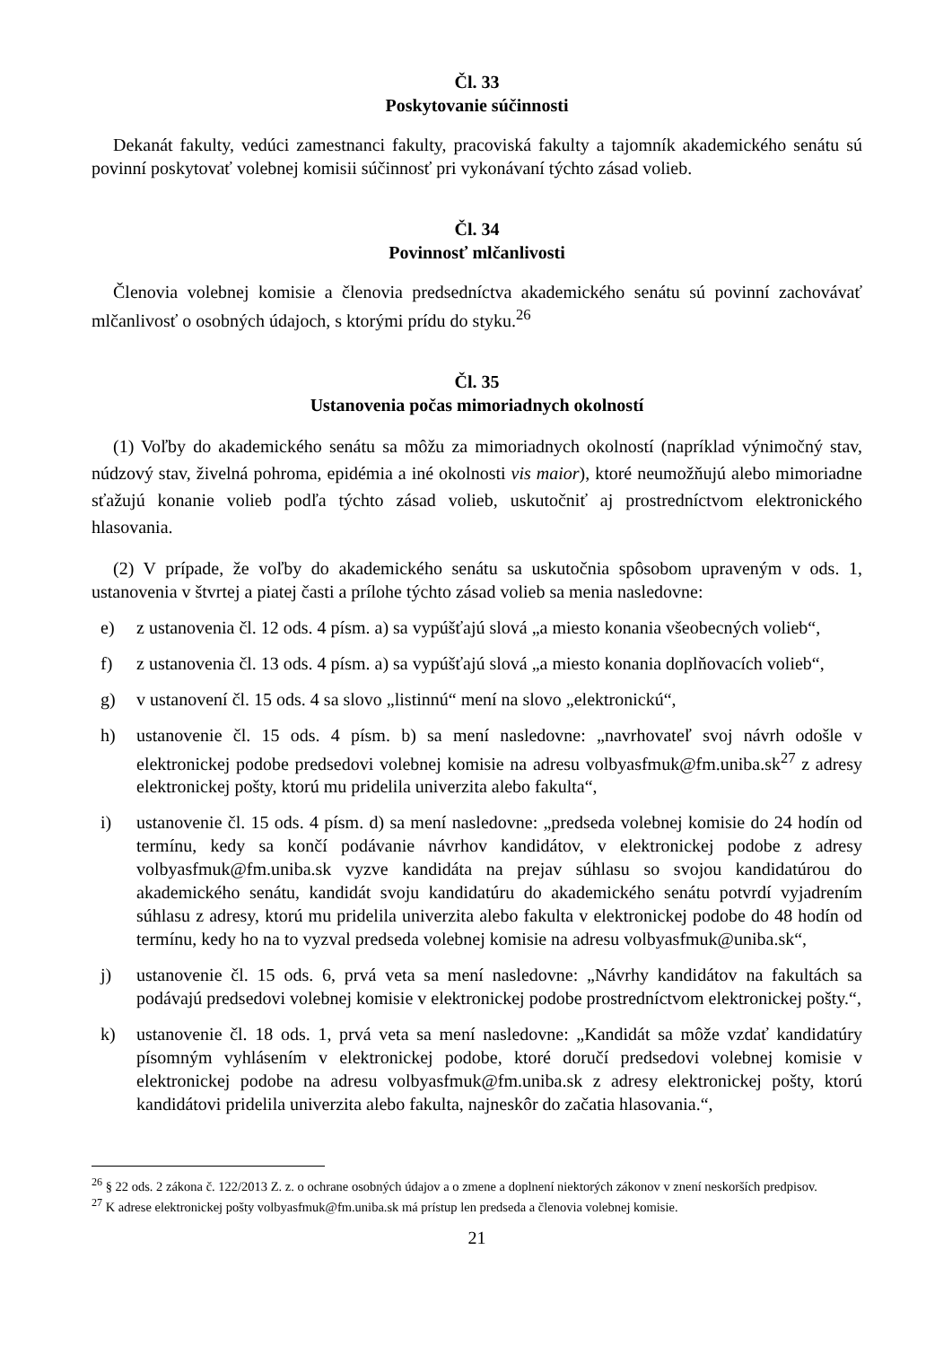Čl. 33
Poskytovanie súčinnosti
Dekanát fakulty, vedúci zamestnanci fakulty, pracoviská fakulty a tajomník akademického senátu sú povinní poskytovať volebnej komisii súčinnosť pri vykonávaní týchto zásad volieb.
Čl. 34
Povinnosť mlčanlivosti
Členovia volebnej komisie a členovia predsedníctva akademického senátu sú povinní zachovávať mlčanlivosť o osobných údajoch, s ktorými prídu do styku.<sup>26</sup>
Čl. 35
Ustanovenia počas mimoriadnych okolností
(1) Voľby do akademického senátu sa môžu za mimoriadnych okolností (napríklad výnimočný stav, núdzový stav, živelná pohroma, epidémia a iné okolnosti vis maior), ktoré neumožňujú alebo mimoriadne sťažujú konanie volieb podľa týchto zásad volieb, uskutočniť aj prostredníctvom elektronického hlasovania.
(2) V prípade, že voľby do akademického senátu sa uskutočnia spôsobom upraveným v ods. 1, ustanovenia v štvrtej a piatej časti a prílohe týchto zásad volieb sa menia nasledovne:
e) z ustanovenia čl. 12 ods. 4 písm. a) sa vypúšťajú slová „a miesto konania všeobecných volieb“,
f) z ustanovenia čl. 13 ods. 4 písm. a) sa vypúšťajú slová „a miesto konania doplňovacích volieb“,
g) v ustanovení čl. 15 ods. 4 sa slovo „listinnú“ mení na slovo „elektronickú“,
h) ustanovenie čl. 15 ods. 4 písm. b) sa mení nasledovne: „navrhovateľ svoj návrh odošle v elektronickej podobe predsedovi volebnej komisie na adresu volbyasfmuk@fm.uniba.sk<sup>27</sup> z adresy elektronickej pošty, ktorú mu pridelila univerzita alebo fakulta“,
i) ustanovenie čl. 15 ods. 4 písm. d) sa mení nasledovne: „predseda volebnej komisie do 24 hodín od termínu, kedy sa končí podávanie návrhov kandidátov, v elektronickej podobe z adresy volbyasfmuk@fm.uniba.sk vyzve kandidáta na prejav súhlasu so svojou kandidatúrou do akademického senátu, kandidát svoju kandidatúru do akademického senátu potvrdí vyjadrením súhlasu z adresy, ktorú mu pridelila univerzita alebo fakulta v elektronickej podobe do 48 hodín od termínu, kedy ho na to vyzval predseda volebnej komisie na adresu volbyasfmuk@uniba.sk“,
j) ustanovenie čl. 15 ods. 6, prvá veta sa mení nasledovne: „Návrhy kandidátov na fakultách sa podávajú predsedovi volebnej komisie v elektronickej podobe prostredníctvom elektronickej pošty.“,
k) ustanovenie čl. 18 ods. 1, prvá veta sa mení nasledovne: „Kandidát sa môže vzdať kandidatúry písomným vyhlásením v elektronickej podobe, ktoré doručí predsedovi volebnej komisie v elektronickej podobe na adresu volbyasfmuk@fm.uniba.sk z adresy elektronickej pošty, ktorú kandidátovi pridelila univerzita alebo fakulta, najneskôr do začatia hlasovania.“,
<sup>26</sup> § 22 ods. 2 zákona č. 122/2013 Z. z. o ochrane osobných údajov a o zmene a doplnení niektorých zákonov v znení neskorších predpisov.
<sup>27</sup> K adrese elektronickej pošty volbyasfmuk@fm.uniba.sk má prístup len predseda a členovia volebnej komisie.
21